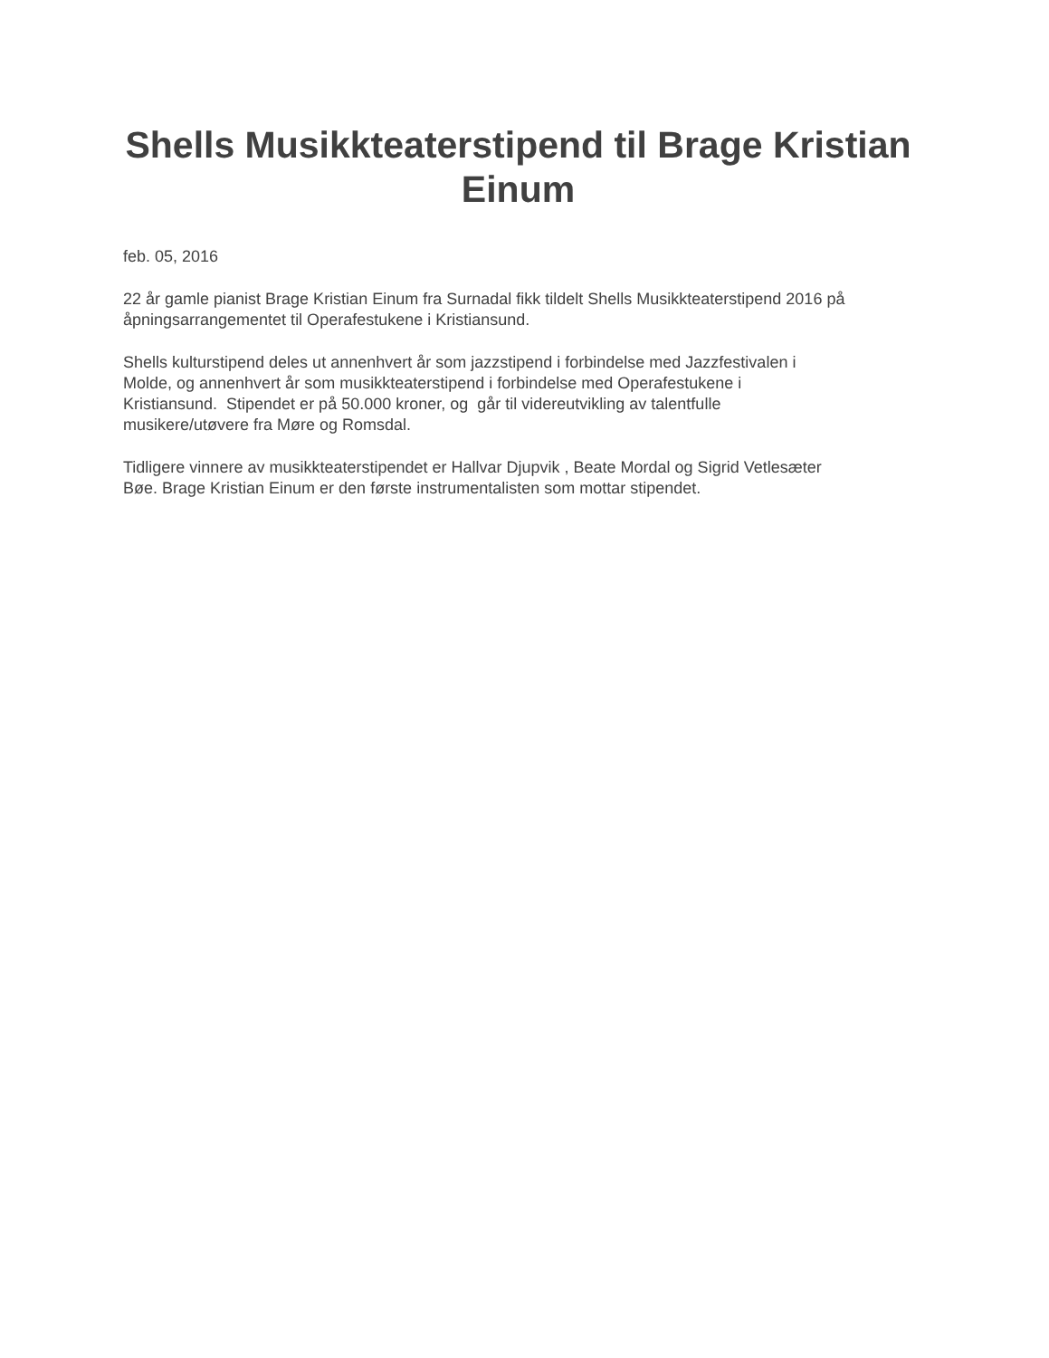Shells Musikkteaterstipend til Brage Kristian Einum
feb. 05, 2016
22 år gamle pianist Brage Kristian Einum fra Surnadal fikk tildelt Shells Musikkteaterstipend 2016 på åpningsarrangementet til Operafestukene i Kristiansund.
Shells kulturstipend deles ut annenhvert år som jazzstipend i forbindelse med Jazzfestivalen i
Molde, og annenhvert år som musikkteaterstipend i forbindelse med Operafestukene i
Kristiansund. Stipendet er på 50.000 kroner, og går til videreutvikling av talentfulle
musikere/utøvere fra Møre og Romsdal.
Tidligere vinnere av musikkteaterstipendet er Hallvar Djupvik , Beate Mordal og Sigrid Vetlesæter
Bøe. Brage Kristian Einum er den første instrumentalisten som mottar stipendet.